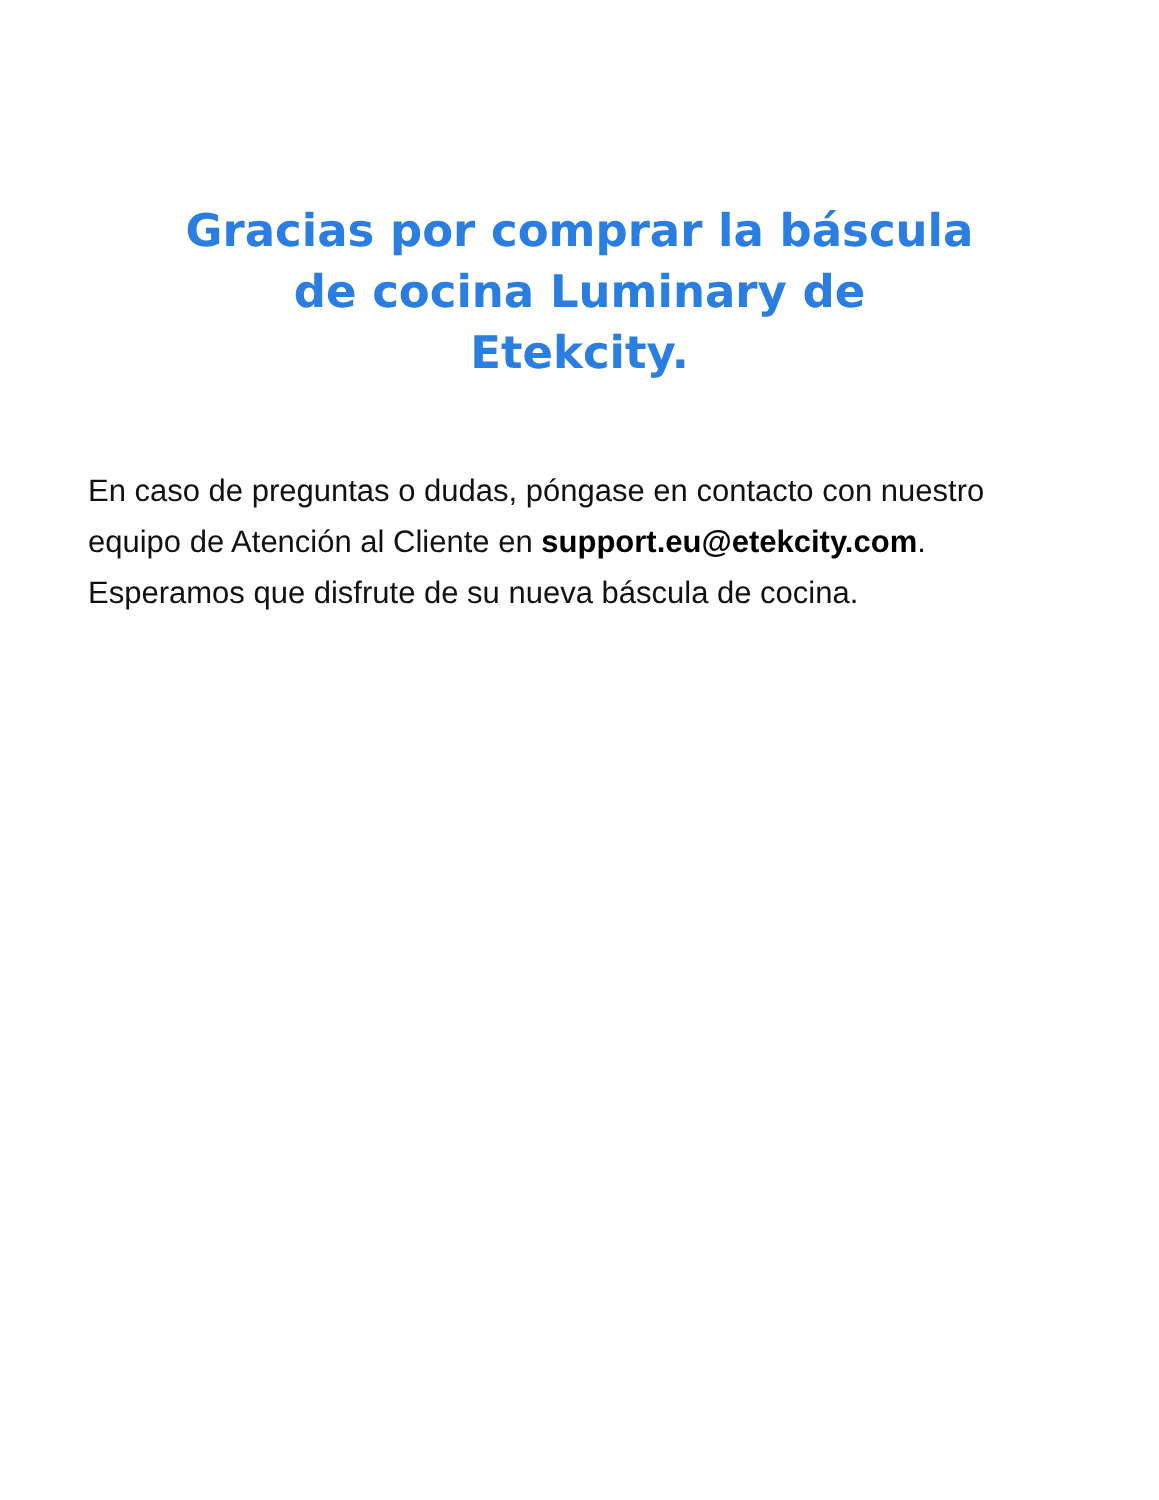Gracias por comprar la báscula de cocina Luminary de Etekcity.
En caso de preguntas o dudas, póngase en contacto con nuestro equipo de Atención al Cliente en support.eu@etekcity.com. Esperamos que disfrute de su nueva báscula de cocina.